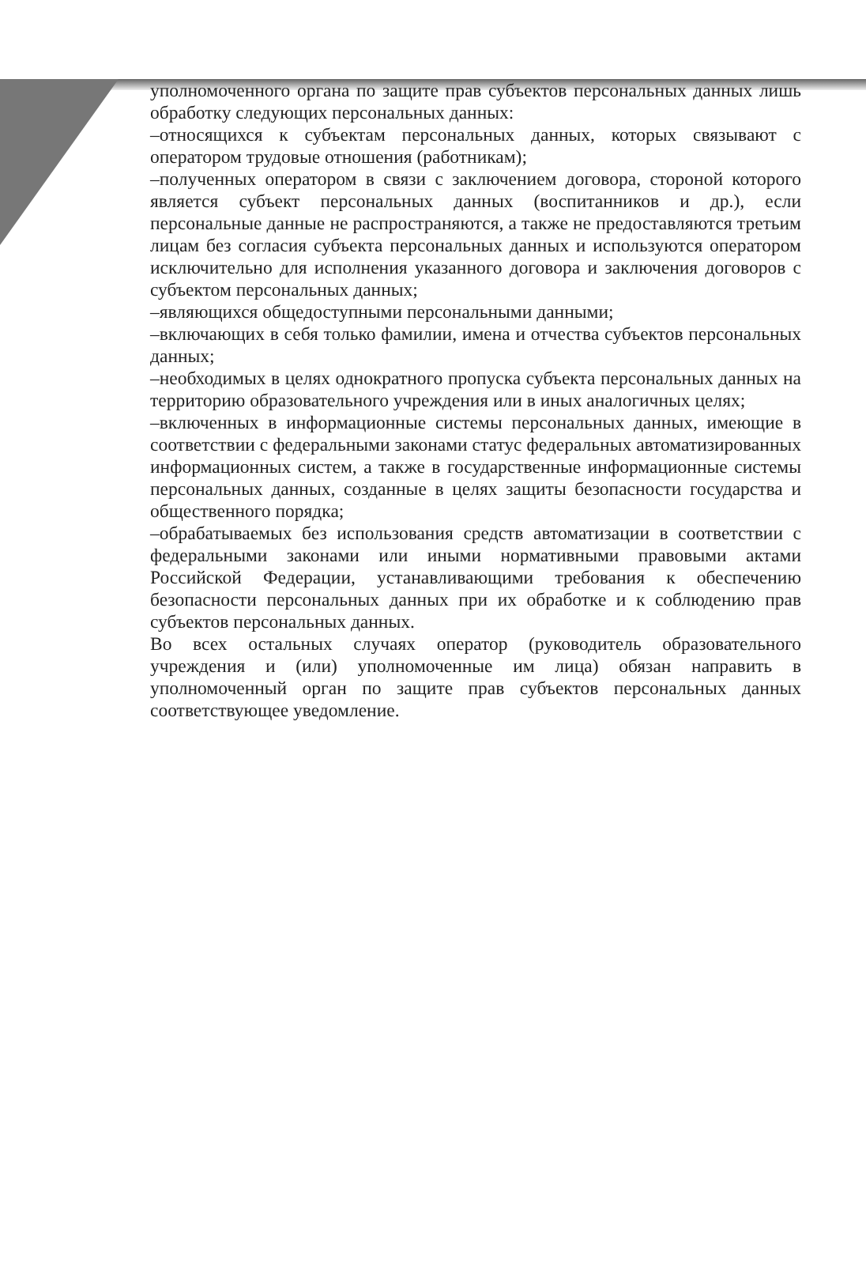уполномоченного органа по защите прав субъектов персональных данных лишь обработку следующих персональных данных:
–относящихся к субъектам персональных данных, которых связывают с оператором трудовые отношения (работникам);
–полученных оператором в связи с заключением договора, стороной которого является субъект персональных данных (воспитанников и др.), если персональные данные не распространяются, а также не предоставляются третьим лицам без согласия субъекта персональных данных и используются оператором исключительно для исполнения указанного договора и заключения договоров с субъектом персональных данных;
–являющихся общедоступными персональными данными;
–включающих в себя только фамилии, имена и отчества субъектов персональных данных;
–необходимых в целях однократного пропуска субъекта персональных данных на территорию образовательного учреждения или в иных аналогичных целях;
–включенных в информационные системы персональных данных, имеющие в соответствии с федеральными законами статус федеральных автоматизированных информационных систем, а также в государственные информационные системы персональных данных, созданные в целях защиты безопасности государства и общественного порядка;
–обрабатываемых без использования средств автоматизации в соответствии с федеральными законами или иными нормативными правовыми актами Российской Федерации, устанавливающими требования к обеспечению безопасности персональных данных при их обработке и к соблюдению прав субъектов персональных данных.
Во всех остальных случаях оператор (руководитель образовательного учреждения и (или) уполномоченные им лица) обязан направить в уполномоченный орган по защите прав субъектов персональных данных соответствующее уведомление.